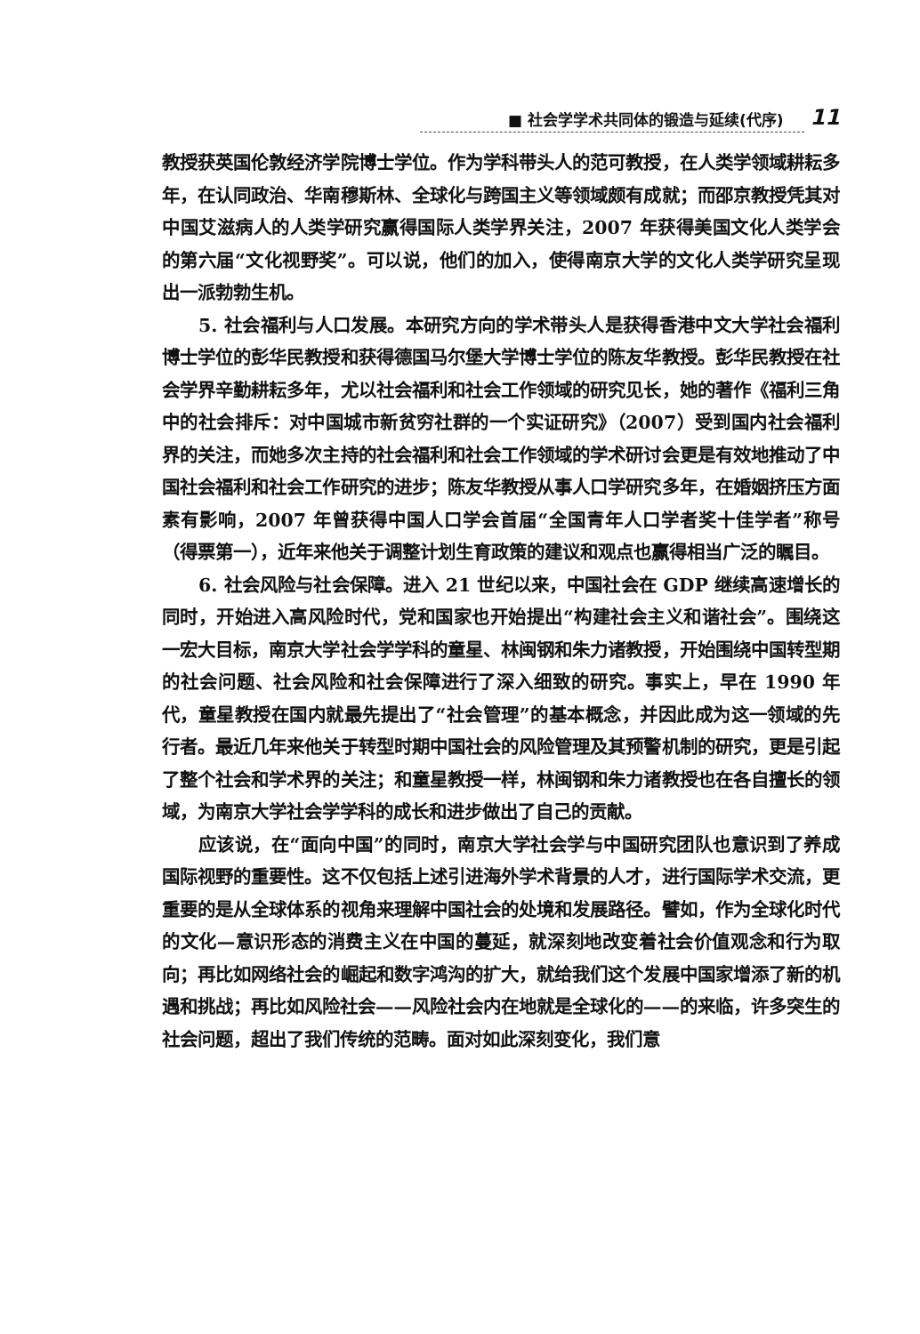■ 社会学学术共同体的锻造与延续(代序) 11
教授获英国伦敦经济学院博士学位。作为学科带头人的范可教授，在人类学领域耕耘多年，在认同政治、华南穆斯林、全球化与跨国主义等领域颇有成就；而邵京教授凭其对中国艾滋病人的人类学研究赢得国际人类学界关注，2007 年获得美国文化人类学会的第六届“文化视野奖”。可以说，他们的加入，使得南京大学的文化人类学研究呈现出一派勃勃生机。
5. 社会福利与人口发展。本研究方向的学术带头人是获得香港中文大学社会福利博士学位的彭华民教授和获得德国马尔堡大学博士学位的陈友华教授。彭华民教授在社会学界辛勤耕耘多年，尤以社会福利和社会工作领域的研究见长，她的著作《福利三角中的社会排斥：对中国城市新贫穷社群的一个实证研究》（2007）受到国内社会福利界的关注，而她多次主持的社会福利和社会工作领域的学术研讨会更是有效地推动了中国社会福利和社会工作研究的进步；陈友华教授从事人口学研究多年，在婚姻挤压方面素有影响，2007 年曾获得中国人口学会首届“全国青年人口学者奖十佳学者”称号（得票第一），近年来他关于调整计划生育政策的建议和观点也赢得相当广泛的瞩目。
6. 社会风险与社会保障。进入 21 世纪以来，中国社会在 GDP 继续高速增长的同时，开始进入高风险时代，党和国家也开始提出“构建社会主义和谐社会”。围绕这一宏大目标，南京大学社会学学科的童星、林闽钢和朱力诸教授，开始围绕中国转型期的社会问题、社会风险和社会保障进行了深入细致的研究。事实上，早在 1990 年代，童星教授在国内就最先提出了“社会管理”的基本概念，并因此成为这一领域的先行者。最近几年来他关于转型时期中国社会的风险管理及其预警机制的研究，更是引起了整个社会和学术界的关注；和童星教授一样，林闽钢和朱力诸教授也在各自擅长的领域，为南京大学社会学学科的成长和进步做出了自己的贡献。
应该说，在“面向中国”的同时，南京大学社会学与中国研究团队也意识到了养成国际视野的重要性。这不仅包括上述引进海外学术背景的人才，进行国际学术交流，更重要的是从全球体系的视角来理解中国社会的处境和发展路径。譬如，作为全球化时代的文化—意识形态的消费主义在中国的蔓延，就深刻地改变着社会价值观念和行为取向；再比如网络社会的崛起和数字鸿沟的扩大，就给我们这个发展中国家增添了新的机遇和挑战；再比如风险社会——风险社会内在地就是全球化的——的来临，许多突生的社会问题，超出了我们传统的范畴。面对如此深刻变化，我们意